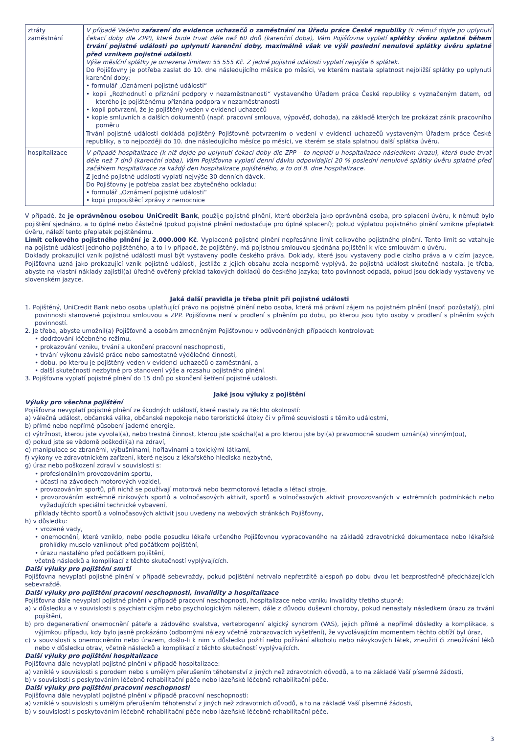| ztráty zaměstnání | V případě Vašeho zařazení do evidence uchazečů o zaměstnání na Úřadu práce České republiky (k němuž dojde po uplynutí čekací doby dle ZPP), které bude trvat déle než 60 dnů (karenční doba), Vám Pojišťovna vyplatí splátky úvěru splatné během trvání pojistné události po uplynutí karenční doby, maximálně však ve výši poslední nenulové splátky úvěru splatné před vznikem pojistné události . Výše měsíční splátky je omezena limitem 55 555 Kč. Z jedné pojistné události vyplatí nejvýše 6 splátek. Do Pojišťovny je potřeba zaslat do 10. dne následujícího měsíce po měsíci, ve kterém nastala splatnost nejbližší splátky po uplynutí karenční doby: • formulář „Oznámení pojistné události“ • kopii „Rozhodnutí o přiznání podpory v nezaměstnanosti“ vystaveného Úřadem práce České republiky s vyznačeným datem, od kterého je pojištěnému přiznána podpora v nezaměstnanosti • kopii potvrzení, že je pojištěný veden v evidenci uchazečů • kopie smluvních a dalších dokumentů (např. pracovní smlouva, výpověď, dohoda), na základě kterých lze prokázat zánik pracovního poměru Trvání pojistné události dokládá pojištěný Pojišťovně potvrzením o vedení v evidenci uchazečů vystaveným Úřadem práce České republiky, a to nejpozději do 10. dne následujícího měsíce po měsíci, ve kterém se stala splatnou další splátka úvěru. |
| hospitalizace | V případě hospitalizace (k níž dojde po uplynutí čekací doby dle ZPP – to neplatí u hospitalizace následkem úrazu), která bude trvat déle než 7 dnů (karenční doba), Vám Pojišťovna vyplatí denní dávku odpovídající 20 % poslední nenulové splátky úvěru splatné před začátkem hospitalizace za každý den hospitalizace pojištěného, a to od 8. dne hospitalizace. Z jedné pojistné události vyplatí nejvýše 30 denních dávek. Do Pojišťovny je potřeba zaslat bez zbytečného odkladu: • formulář „Oznámení pojistné události“ • kopii propouštěcí zprávy z nemocnice |
V případě, že je oprávněnou osobou UniCredit Bank, použije pojistné plnění, které obdržela jako oprávněná osoba, pro splacení úvěru, k němuž bylo pojištění sjednáno, a to úplné nebo částečné (pokud pojistné plnění nedostačuje pro úplné splacení); pokud výplatou pojistného plnění vznikne přeplatek úvěru, náleží tento přeplatek pojištěnému.
Limit celkového pojistného plnění je 2.000.000 Kč. Vyplacené pojistné plnění nepřesáhne limit celkového pojistného plnění. Tento limit se vztahuje na pojistné události jednoho pojištěného, a to i v případě, že pojištěný, má pojistnou smlouvou sjednána pojištění k více smlouvám o úvěru.
Doklady prokazující vznik pojistné události musí být vystaveny podle českého práva. Doklady, které jsou vystaveny podle cizího práva a v cizím jazyce, Pojišťovna uzná jako prokazující vznik pojistné události, jestliže z jejich obsahu zcela nesporně vyplývá, že pojistná událost skutečně nastala. Je třeba, abyste na vlastní náklady zajistil(a) úředně ověřený překlad takových dokladů do českého jazyka; tato povinnost odpadá, pokud jsou doklady vystaveny ve slovenském jazyce.
Jaká další pravidla je třeba plnit při pojistné události
1. Pojištěný, UniCredit Bank nebo osoba uplatňující právo na pojistné plnění nebo osoba, která má právní zájem na pojistném plnění (např. pozůstalý), plní povinnosti stanovené pojistnou smlouvou a ZPP. Pojišťovna není v prodlení s plněním po dobu, po kterou jsou tyto osoby v prodlení s plněním svých povinností.
2. Je třeba, abyste umožnil(a) Pojišťovně a osobám zmocněným Pojišťovnou v odůvodněných případech kontrolovat:
• dodržování léčebného režimu,
• prokazování vzniku, trvání a ukončení pracovní neschopnosti,
• trvání výkonu závislé práce nebo samostatné výdělečné činnosti,
• dobu, po kterou je pojištěný veden v evidenci uchazečů o zaměstnání, a
• další skutečnosti nezbytné pro stanovení výše a rozsahu pojistného plnění.
3. Pojišťovna vyplatí pojistné plnění do 15 dnů po skončení šetření pojistné události.
Jaké jsou výluky z pojištění
Výluky pro všechna pojištění
Pojišťovna nevyplatí pojistné plnění ze škodných událostí, které nastaly za těchto okolností:
a) válečná událost, občanská válka, občanské nepokoje nebo teroristické útoky či v přímé souvislosti s těmito událostmi,
b) přímé nebo nepřímé působení jaderné energie,
c) výtržnost, kterou jste vyvolal(a), nebo trestná činnost, kterou jste spáchal(a) a pro kterou jste byl(a) pravomocně soudem uznán(a) vinným(ou),
d) pokud jste se vědomě poškodil(a) na zdraví,
e) manipulace se zbraněmi, výbušninami, hořlavinami a toxickými látkami,
f) výkony ve zdravotnickém zařízení, které nejsou z lékařského hlediska nezbytné,
g) úraz nebo poškození zdraví v souvislosti s:
• profesionálním provozováním sportu,
• účastí na závodech motorových vozidel,
• provozováním sportů, při nichž se používají motorová nebo bezmotorová letadla a létací stroje,
• provozováním extrémně rizikových sportů a volnočasových aktivit, sportů a volnočasových aktivit provozovaných v extrémních podmínkách nebo vyžadujících speciální technické vybavení,
příklady těchto sportů a volnočasových aktivit jsou uvedeny na webových stránkách Pojišťovny,
h) v důsledku:
• vrozené vady,
• onemocnění, které vzniklo, nebo podle posudku lékaře určeného Pojišťovnou vypracovaného na základě zdravotnické dokumentace nebo lékařské prohlídky muselo vzniknout před počátkem pojištění,
• úrazu nastalého před počátkem pojištění,
včetně následků a komplikací z těchto skutečností vyplývajících.
Další výluky pro pojištění smrti
Pojišťovna nevyplatí pojistné plnění v případě sebevraždy, pokud pojištění netrvalo nepřetržitě alespoň po dobu dvou let bezprostředně předcházejících sebevraždě.
Další výluky pro pojištění pracovní neschopnosti, invalidity a hospitalizace
Pojišťovna dále nevyplatí pojistné plnění v případě pracovní neschopnosti, hospitalizace nebo vzniku invalidity třetího stupně:
a) v důsledku a v souvislosti s psychiatrickým nebo psychologickým nálezem, dále z důvodu duševní choroby, pokud nenastaly následkem úrazu za trvání pojištění,
b) pro degenerativní onemocnění páteře a zádového svalstva, vertebrogenní algický syndrom (VAS), jejich přímé a nepřímé důsledky a komplikace, s výjimkou případu, kdy bylo jasně prokázáno (odbornými nálezy včetně zobrazovacích vyšetření), že vyvolávajícím momentem těchto obtíží byl úraz,
c) v souvislosti s onemocněním nebo úrazem, došlo-li k nim v důsledku požití nebo požívání alkoholu nebo návykových látek, zneužití či zneužívání léků nebo v důsledku otrav, včetně následků a komplikací z těchto skutečností vyplývajících.
Další výluky pro pojištění hospitalizace
Pojišťovna dále nevyplatí pojistné plnění v případě hospitalizace:
a) vzniklé v souvislosti s porodem nebo s umělým přerušením těhotenství z jiných než zdravotních důvodů, a to na základě Vaší písemné žádosti,
b) v souvislosti s poskytováním léčebně rehabilitační péče nebo lázeňské léčebně rehabilitační péče.
Další výluky pro pojištění pracovní neschopnosti
Pojišťovna dále nevyplatí pojistné plnění v případě pracovní neschopnosti:
a) vzniklé v souvislosti s umělým přerušením těhotenství z jiných než zdravotních důvodů, a to na základě Vaší písemné žádosti,
b) v souvislosti s poskytováním léčebně rehabilitační péče nebo lázeňské léčebně rehabilitační péče,
3